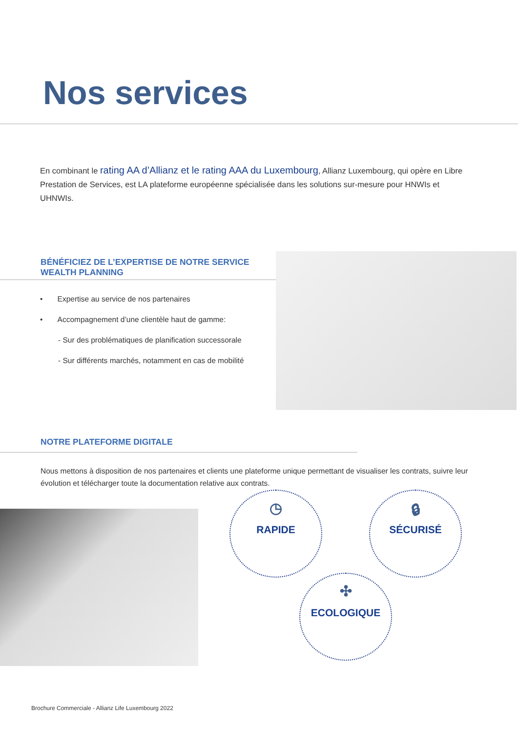Nos services
En combinant le rating AA d’Allianz et le rating AAA du Luxembourg, Allianz Luxembourg, qui opère en Libre Prestation de Services, est LA plateforme européenne spécialisée dans les solutions sur-mesure pour HNWIs et UHNWIs.
BÉNÉFICIEZ DE L’EXPERTISE DE NOTRE SERVICE WEALTH PLANNING
• Expertise au service de nos partenaires
• Accompagnement d’une clientèle haut de gamme:
- Sur des problématiques de planification successorale
- Sur différents marchés, notamment en cas de mobilité
NOTRE PLATEFORME DIGITALE
Nous mettons à disposition de nos partenaires et clients une plateforme unique permettant de visualiser les contrats, suivre leur évolution et télécharger toute la documentation relative aux contrats.
◷
RAPIDE
🔒︎
SÉCURISÉ
✣
ECOLOGIQUE
Brochure Commerciale - Allianz Life Luxembourg 2022